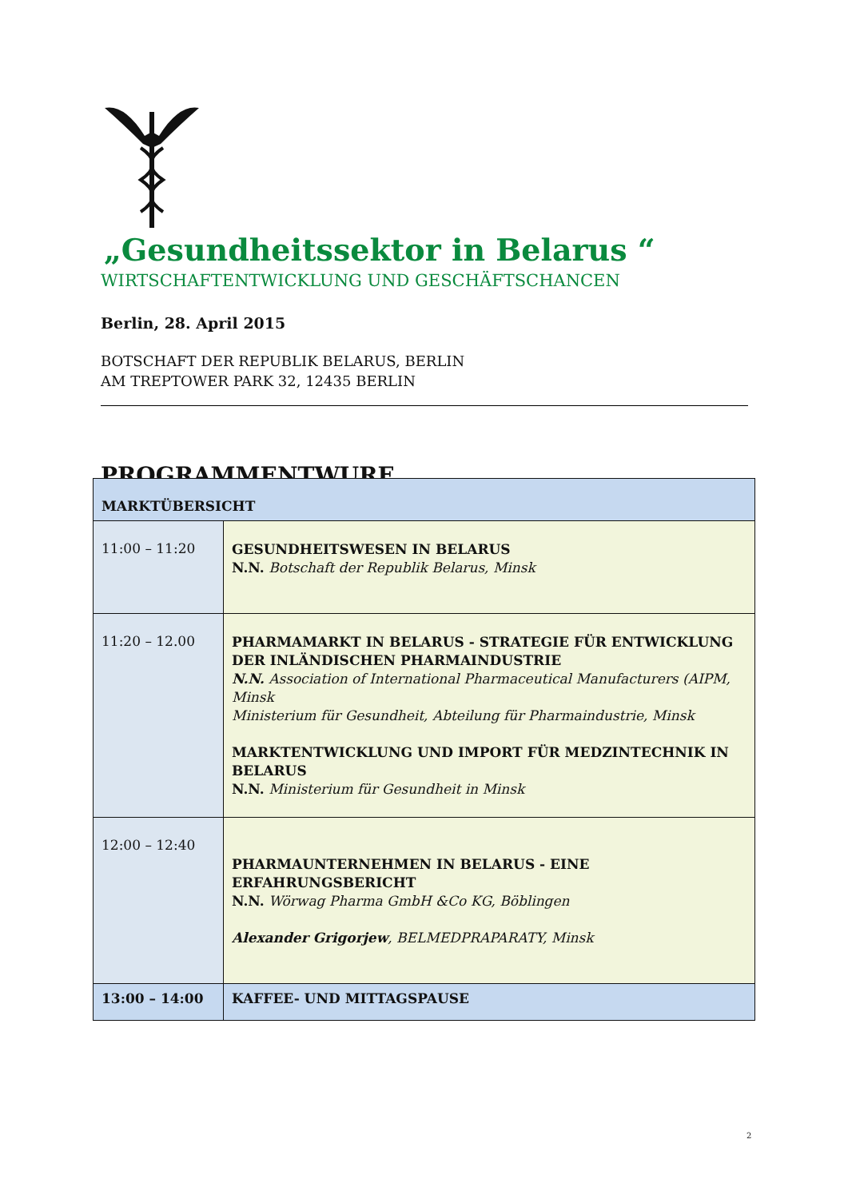„Gesundheitssektor in Belarus “
WIRTSCHAFTENTWICKLUNG UND GESCHÄFTSCHANCEN
Berlin, 28. April 2015
BOTSCHAFT DER REPUBLIK BELARUS, BERLIN
AM TREPTOWER PARK 32, 12435 BERLIN
PROGRAMMENTWURF
| MARKTÜBERSICHT | |
| --- | --- |
| 11:00 – 11:20 | GESUNDHEITSWESEN IN BELARUS N.N. Botschaft der Republik Belarus, Minsk |
| 11:20 – 12.00 | PHARMAMARKT IN BELARUS - STRATEGIE FÜR ENTWICKLUNG DER INLÄNDISCHEN PHARMAINDUSTRIE N.N. Association of International Pharmaceutical Manufacturers (AIPM, Minsk Ministerium für Gesundheit, Abteilung für Pharmaindustrie, Minsk MARKTENTWICKLUNG UND IMPORT FÜR MEDZINTECHNIK IN BELARUS N.N. Ministerium für Gesundheit in Minsk |
| 12:00 – 12:40 | PHARMAUNTERNEHMEN IN BELARUS - EINE ERFAHRUNGSBERICHT N.N. Wörwag Pharma GmbH &Co KG, Böblingen Alexander Grigorjew , BELMEDPRAPARATY, Minsk |
| 13:00 – 14:00 | KAFFEE- UND MITTAGSPAUSE |
2